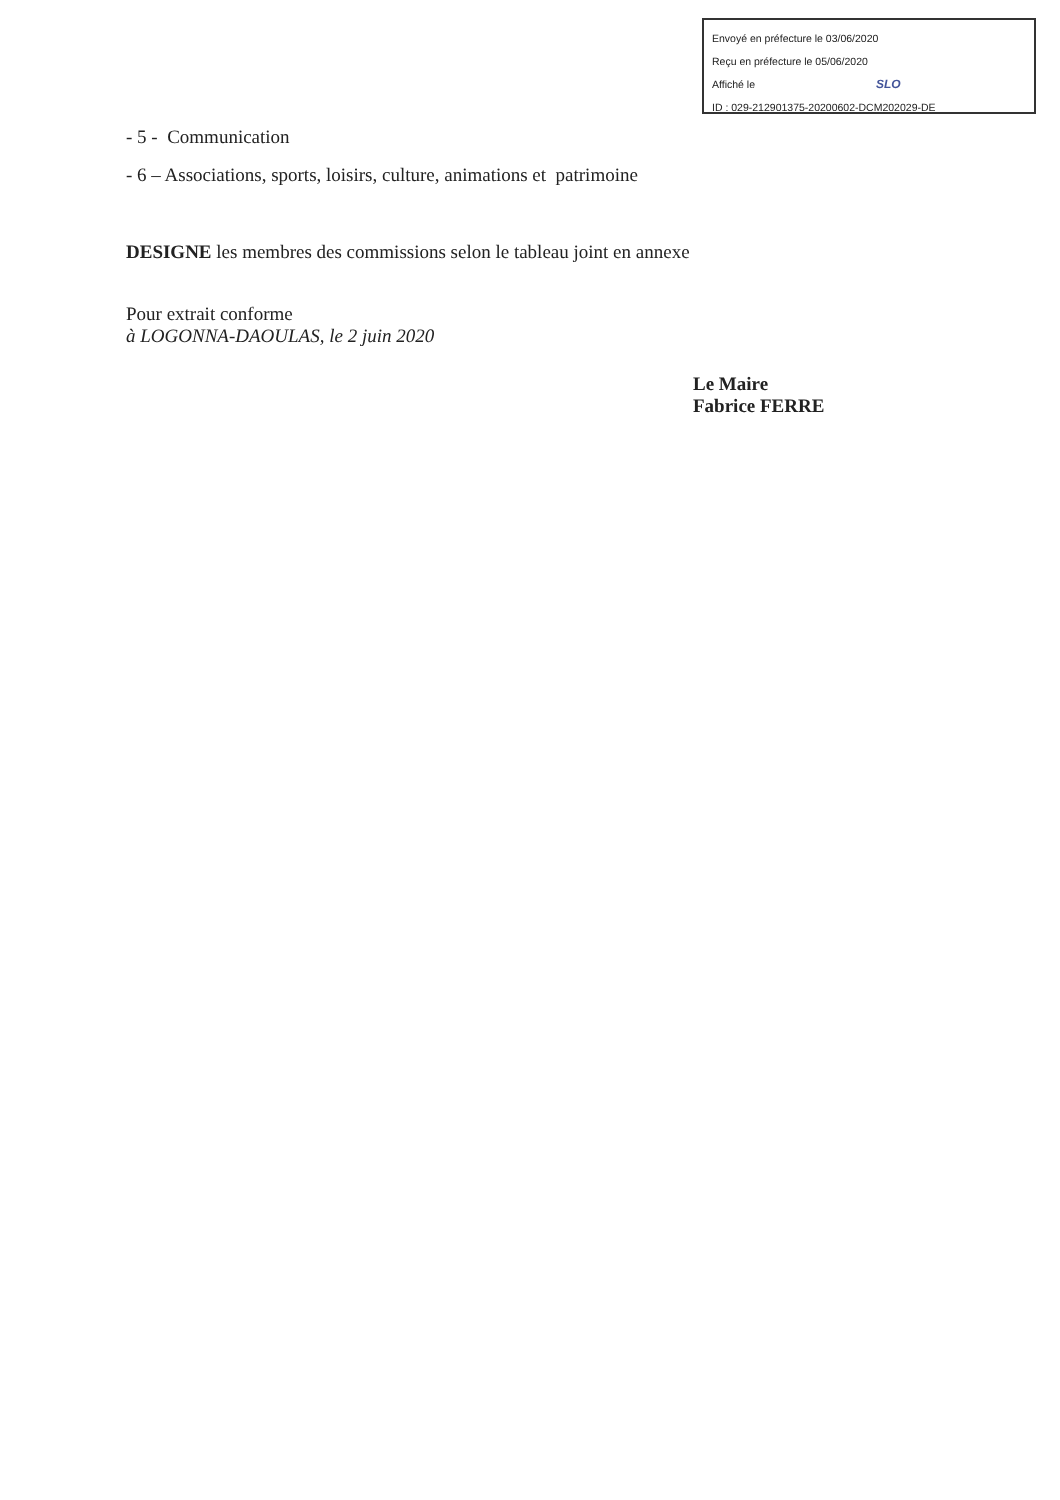Envoyé en préfecture le 03/06/2020
Reçu en préfecture le 05/06/2020
Affiché le SLO
ID : 029-212901375-20200602-DCM202029-DE
- 5 - Communication
- 6 – Associations, sports, loisirs, culture, animations et patrimoine
DESIGNE les membres des commissions selon le tableau joint en annexe
Pour extrait conforme
à LOGONNA-DAOULAS, le 2 juin 2020
Le Maire
Fabrice FERRE